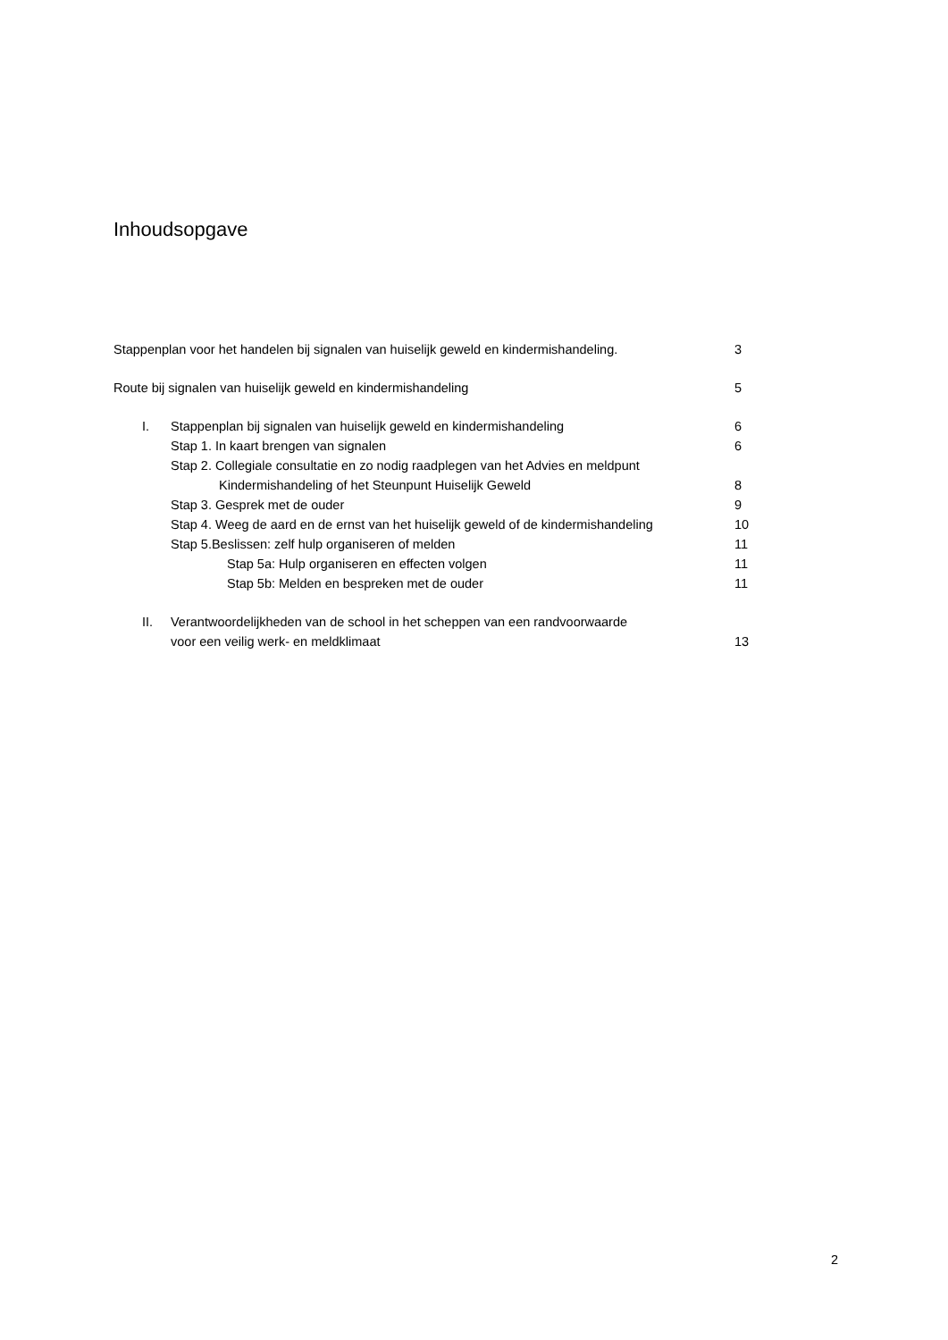Inhoudsopgave
Stappenplan voor het handelen bij signalen van huiselijk geweld en kindermishandeling. 3
Route bij signalen van huiselijk geweld en kindermishandeling 5
I. Stappenplan bij signalen van huiselijk geweld en kindermishandeling 6
Stap 1. In kaart brengen van signalen 6
Stap 2. Collegiale consultatie en zo nodig raadplegen van het Advies en meldpunt
Kindermishandeling of het Steunpunt Huiselijk Geweld 8
Stap 3. Gesprek met de ouder 9
Stap 4. Weeg de aard en de ernst van het huiselijk geweld of de kindermishandeling 10
Stap 5.Beslissen: zelf hulp organiseren of melden 11
Stap 5a: Hulp organiseren en effecten volgen 11
Stap 5b: Melden en bespreken met de ouder 11
II. Verantwoordelijkheden van de school in het scheppen van een randvoorwaarde
voor een veilig werk- en meldklimaat 13
2